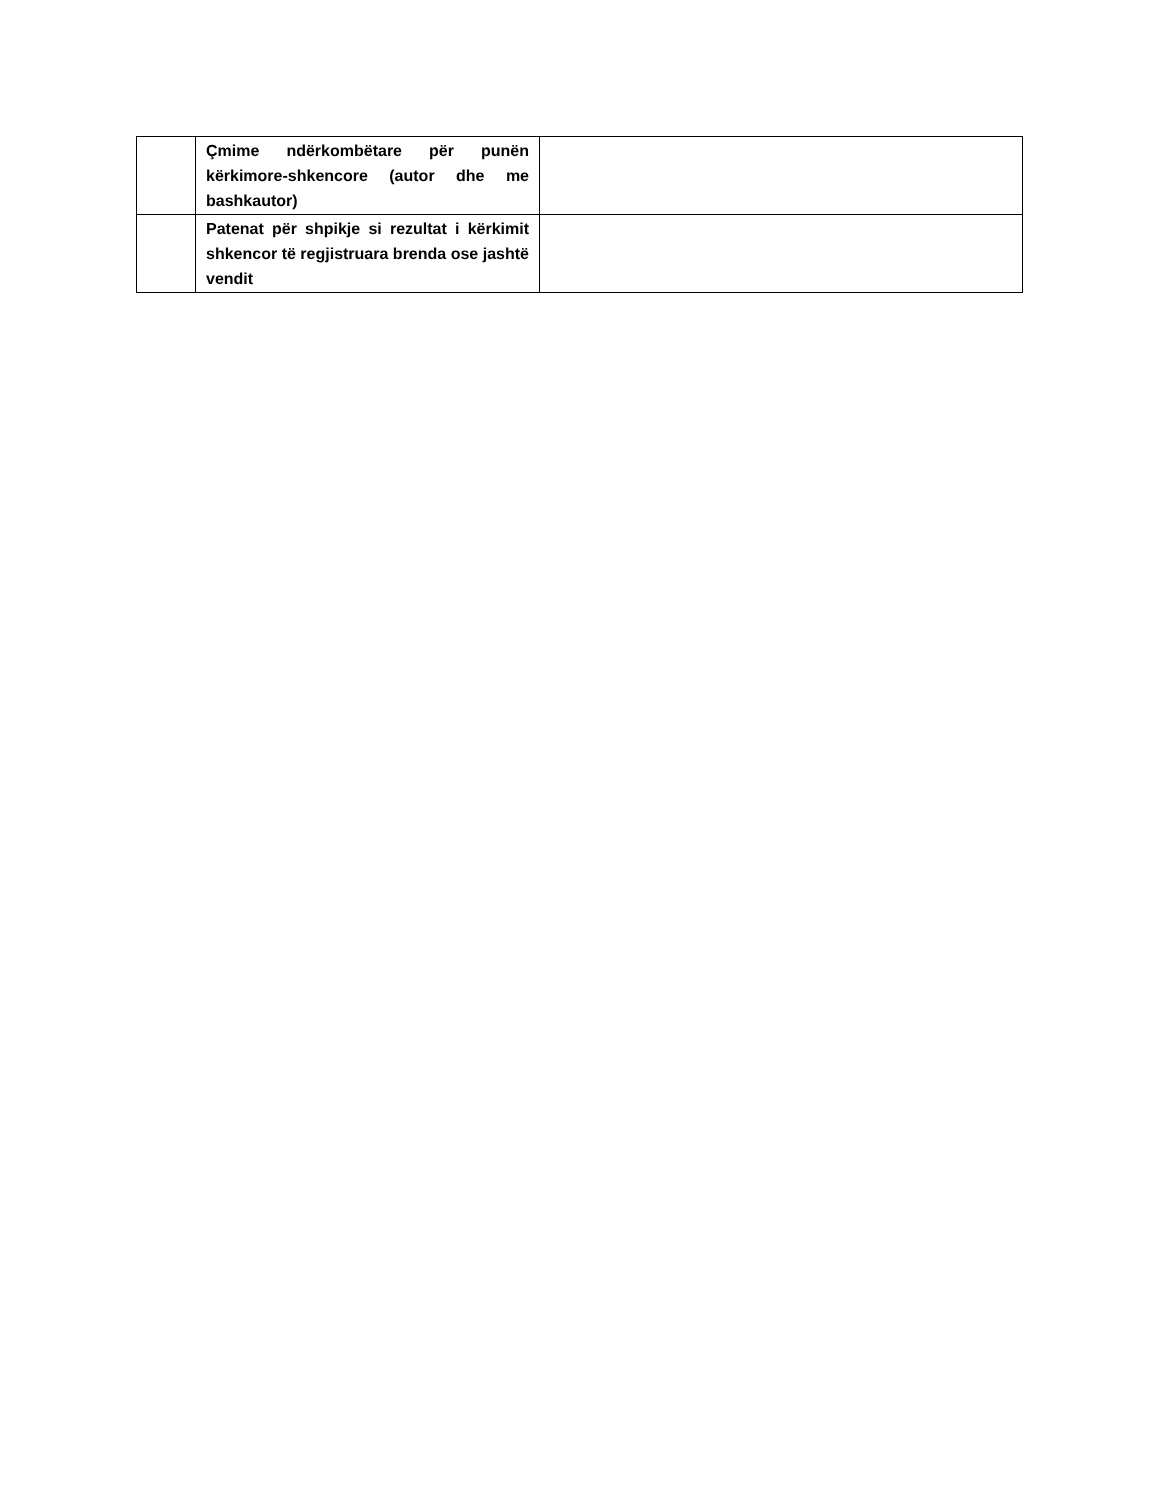| | Çmime ndërkombëtare për punën kërkimore-shkencore (autor dhe me bashkautor) | |
| | Patenat për shpikje si rezultat i kërkimit shkencor të regjistruara brenda ose jashtë vendit | |